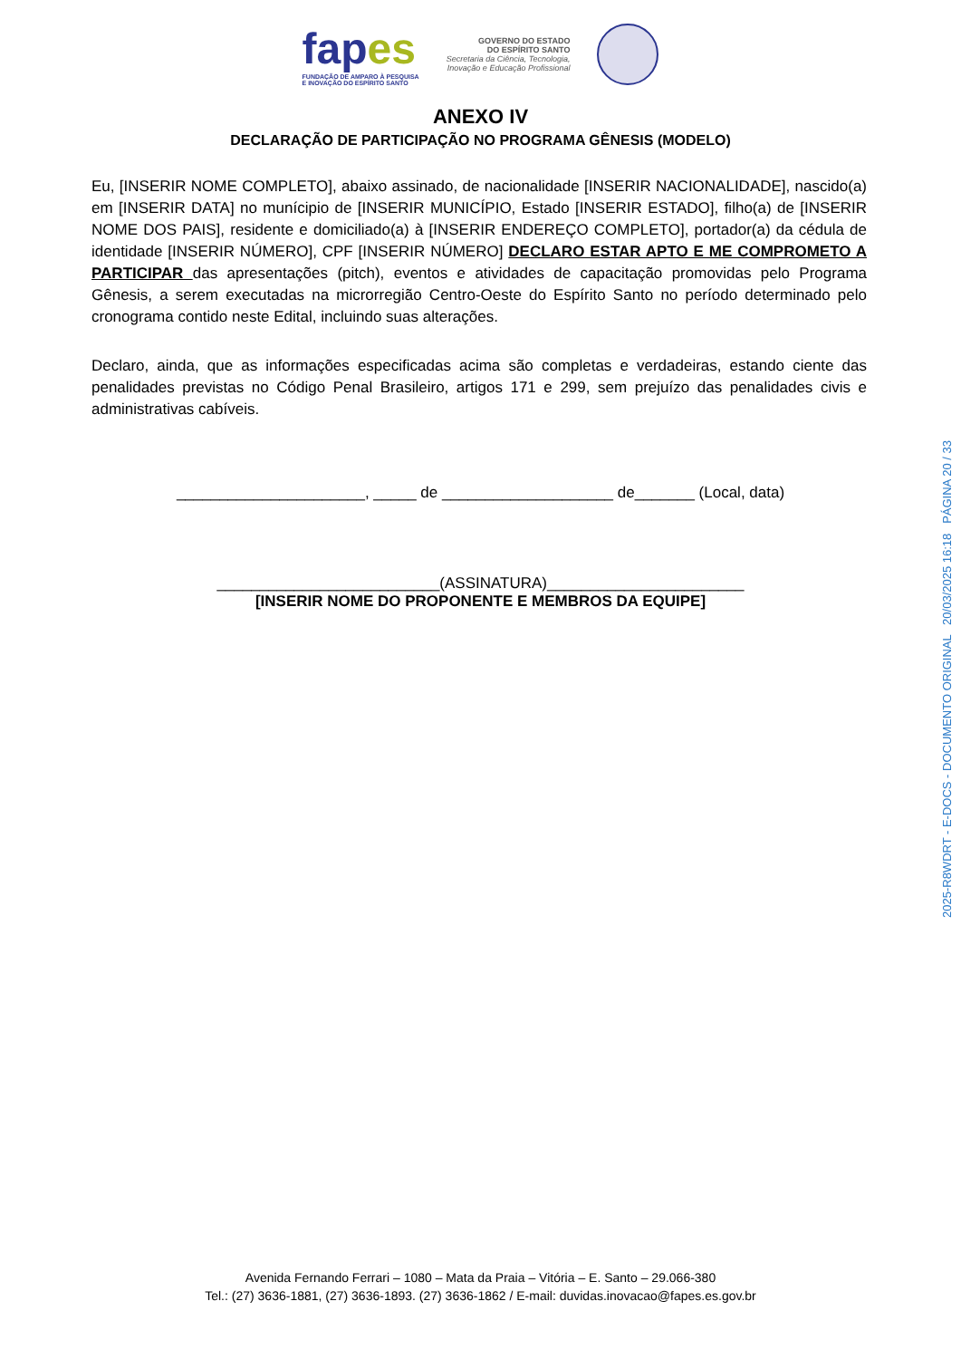fapes
FUNDAÇÃO DE AMPARO À PESQUISA
E INOVAÇÃO DO ESPÍRITO SANTO
GOVERNO DO ESTADO
DO ESPÍRITO SANTO
Secretaria da Ciência, Tecnologia,
Inovação e Educação Profissional
ANEXO IV
DECLARAÇÃO DE PARTICIPAÇÃO NO PROGRAMA GÊNESIS (MODELO)
Eu, [INSERIR NOME COMPLETO], abaixo assinado, de nacionalidade [INSERIR NACIONALIDADE], nascido(a) em [INSERIR DATA] no munícipio de [INSERIR MUNICÍPIO, Estado [INSERIR ESTADO], filho(a) de [INSERIR NOME DOS PAIS], residente e domiciliado(a) à [INSERIR ENDEREÇO COMPLETO], portador(a) da cédula de identidade [INSERIR NÚMERO], CPF [INSERIR NÚMERO] DECLARO ESTAR APTO E ME COMPROMETO A PARTICIPAR das apresentações (pitch), eventos e atividades de capacitação promovidas pelo Programa Gênesis, a serem executadas na microrregião Centro-Oeste do Espírito Santo no período determinado pelo cronograma contido neste Edital, incluindo suas alterações.
Declaro, ainda, que as informações especificadas acima são completas e verdadeiras, estando ciente das penalidades previstas no Código Penal Brasileiro, artigos 171 e 299, sem prejuízo das penalidades civis e administrativas cabíveis.
______________________, _____ de ____________________ de_______ (Local, data)
__________________________(ASSINATURA)_______________________
[INSERIR NOME DO PROPONENTE E MEMBROS DA EQUIPE]
Avenida Fernando Ferrari – 1080 – Mata da Praia – Vitória – E. Santo – 29.066-380
Tel.: (27) 3636-1881, (27) 3636-1893. (27) 3636-1862 / E-mail: duvidas.inovacao@fapes.es.gov.br
2025-R8WDRT - E-DOCS - DOCUMENTO ORIGINAL 20/03/2025 16:18 PÁGINA 20 / 33